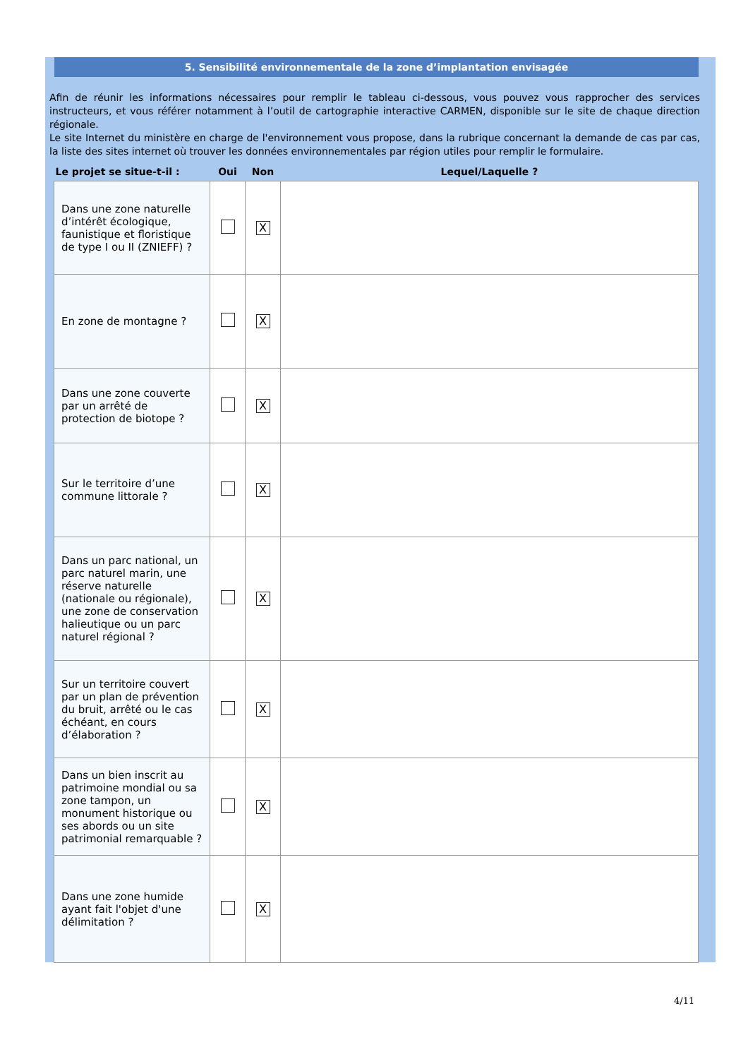5. Sensibilité environnementale de la zone d’implantation envisagée
Afin de réunir les informations nécessaires pour remplir le tableau ci-dessous, vous pouvez vous rapprocher des services instructeurs, et vous référer notamment à l’outil de cartographie interactive CARMEN, disponible sur le site de chaque direction régionale.
Le site Internet du ministère en charge de l'environnement vous propose, dans la rubrique concernant la demande de cas par cas, la liste des sites internet où trouver les données environnementales par région utiles pour remplir le formulaire.
| Le projet se situe-t-il : | Oui | Non | Lequel/Laquelle ? |
| --- | --- | --- | --- |
| Dans une zone naturelle d’intérêt écologique, faunistique et floristique de type I ou II (ZNIEFF) ? | | X | |
| En zone de montagne ? | | X | |
| Dans une zone couverte par un arrêté de protection de biotope ? | | X | |
| Sur le territoire d’une commune littorale ? | | X | |
| Dans un parc national, un parc naturel marin, une réserve naturelle (nationale ou régionale), une zone de conservation halieutique ou un parc naturel régional ? | | X | |
| Sur un territoire couvert par un plan de prévention du bruit, arrêté ou le cas échéant, en cours d’élaboration ? | | X | |
| Dans un bien inscrit au patrimoine mondial ou sa zone tampon, un monument historique ou ses abords ou un site patrimonial remarquable ? | | X | |
| Dans une zone humide ayant fait l'objet d'une délimitation ? | | X | |
4/11